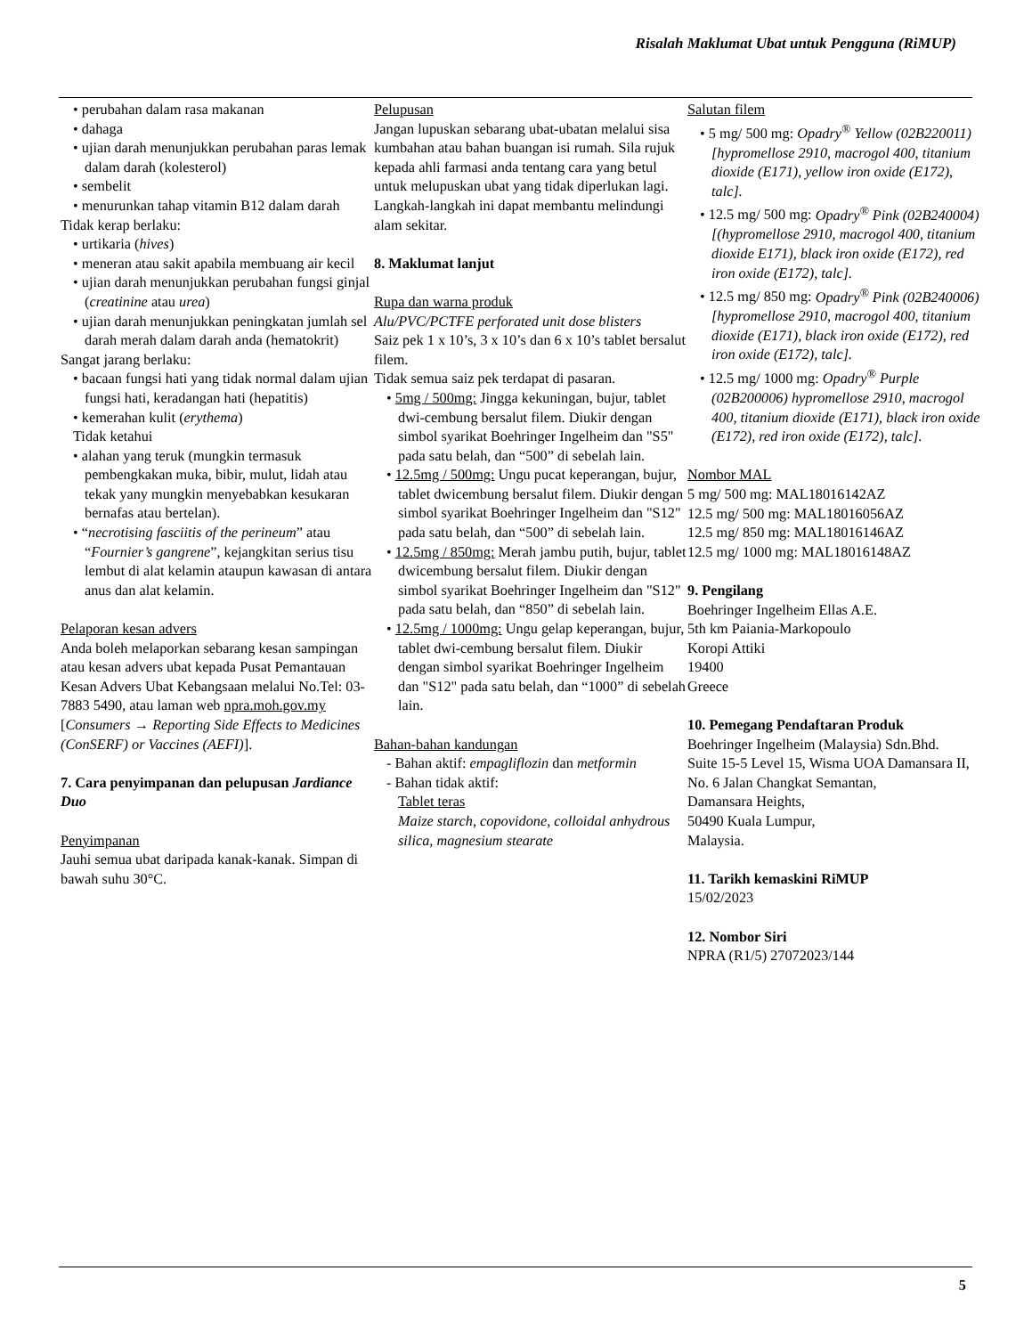Risalah Maklumat Ubat untuk Pengguna (RiMUP)
• perubahan dalam rasa makanan
• dahaga
• ujian darah menunjukkan perubahan paras lemak dalam darah (kolesterol)
• sembelit
• menurunkan tahap vitamin B12 dalam darah
Tidak kerap berlaku:
• urtikaria (hives)
• meneran atau sakit apabila membuang air kecil
• ujian darah menunjukkan perubahan fungsi ginjal (creatinine atau urea)
• ujian darah menunjukkan peningkatan jumlah sel darah merah dalam darah anda (hematokrit)
Sangat jarang berlaku:
• bacaan fungsi hati yang tidak normal dalam ujian fungsi hati, keradangan hati (hepatitis)
• kemerahan kulit (erythema)
Tidak ketahui
• alahan yang teruk (mungkin termasuk pembengkakan muka, bibir, mulut, lidah atau tekak yany mungkin menyebabkan kesukaran bernafas atau bertelan).
• “necrotising fasciitis of the perineum” atau “Fournier’s gangrene”, kejangkitan serius tisu lembut di alat kelamin ataupun kawasan di antara anus dan alat kelamin.
Pelaporan kesan advers
Anda boleh melaporkan sebarang kesan sampingan atau kesan advers ubat kepada Pusat Pemantauan Kesan Advers Ubat Kebangsaan melalui No.Tel: 03-7883 5490, atau laman web npra.moh.gov.my [Consumers → Reporting Side Effects to Medicines (ConSERF) or Vaccines (AEFI)].
7. Cara penyimpanan dan pelupusan Jardiance Duo
Penyimpanan
Jauhi semua ubat daripada kanak-kanak. Simpan di bawah suhu 30°C.
Pelupusan
Jangan lupuskan sebarang ubat-ubatan melalui sisa kumbahan atau bahan buangan isi rumah. Sila rujuk kepada ahli farmasi anda tentang cara yang betul untuk melupuskan ubat yang tidak diperlukan lagi. Langkah-langkah ini dapat membantu melindungi alam sekitar.
8. Maklumat lanjut
Rupa dan warna produk
Alu/PVC/PCTFE perforated unit dose blisters
Saiz pek 1 x 10’s, 3 x 10’s dan 6 x 10’s tablet bersalut filem.
Tidak semua saiz pek terdapat di pasaran.
• 5mg / 500mg: Jingga kekuningan, bujur, tablet dwi-cembung bersalut filem. Diukir dengan simbol syarikat Boehringer Ingelheim dan "S5" pada satu belah, dan “500” di sebelah lain.
• 12.5mg / 500mg: Ungu pucat keperangan, bujur, tablet dwicembung bersalut filem. Diukir dengan simbol syarikat Boehringer Ingelheim dan "S12" pada satu belah, dan “500” di sebelah lain.
• 12.5mg / 850mg: Merah jambu putih, bujur, tablet dwicembung bersalut filem. Diukir dengan simbol syarikat Boehringer Ingelheim dan "S12" pada satu belah, dan “850” di sebelah lain.
• 12.5mg / 1000mg: Ungu gelap keperangan, bujur, tablet dwi-cembung bersalut filem. Diukir dengan simbol syarikat Boehringer Ingelheim dan "S12" pada satu belah, dan “1000” di sebelah lain.
Bahan-bahan kandungan
- Bahan aktif: empagliflozin dan metformin
- Bahan tidak aktif:
Tablet teras
Maize starch, copovidone, colloidal anhydrous silica, magnesium stearate
Salutan filem
• 5 mg/ 500 mg: Opadry<sup>®</sup> Yellow (02B220011) [hypromellose 2910, macrogol 400, titanium dioxide (E171), yellow iron oxide (E172), talc].
• 12.5 mg/ 500 mg: Opadry<sup>®</sup> Pink (02B240004) [(hypromellose 2910, macrogol 400, titanium dioxide E171), black iron oxide (E172), red iron oxide (E172), talc].
• 12.5 mg/ 850 mg: Opadry<sup>®</sup> Pink (02B240006) [hypromellose 2910, macrogol 400, titanium dioxide (E171), black iron oxide (E172), red iron oxide (E172), talc].
• 12.5 mg/ 1000 mg: Opadry<sup>®</sup> Purple (02B200006) hypromellose 2910, macrogol 400, titanium dioxide (E171), black iron oxide (E172), red iron oxide (E172), talc].
Nombor MAL
5 mg/ 500 mg: MAL18016142AZ
12.5 mg/ 500 mg: MAL18016056AZ
12.5 mg/ 850 mg: MAL18016146AZ
12.5 mg/ 1000 mg: MAL18016148AZ
9. Pengilang
Boehringer Ingelheim Ellas A.E.
5th km Paiania-Markopoulo
Koropi Attiki
19400
Greece
10. Pemegang Pendaftaran Produk
Boehringer Ingelheim (Malaysia) Sdn.Bhd.
Suite 15-5 Level 15, Wisma UOA Damansara II,
No. 6 Jalan Changkat Semantan,
Damansara Heights,
50490 Kuala Lumpur,
Malaysia.
11. Tarikh kemaskini RiMUP
15/02/2023
12. Nombor Siri
NPRA (R1/5) 27072023/144
5